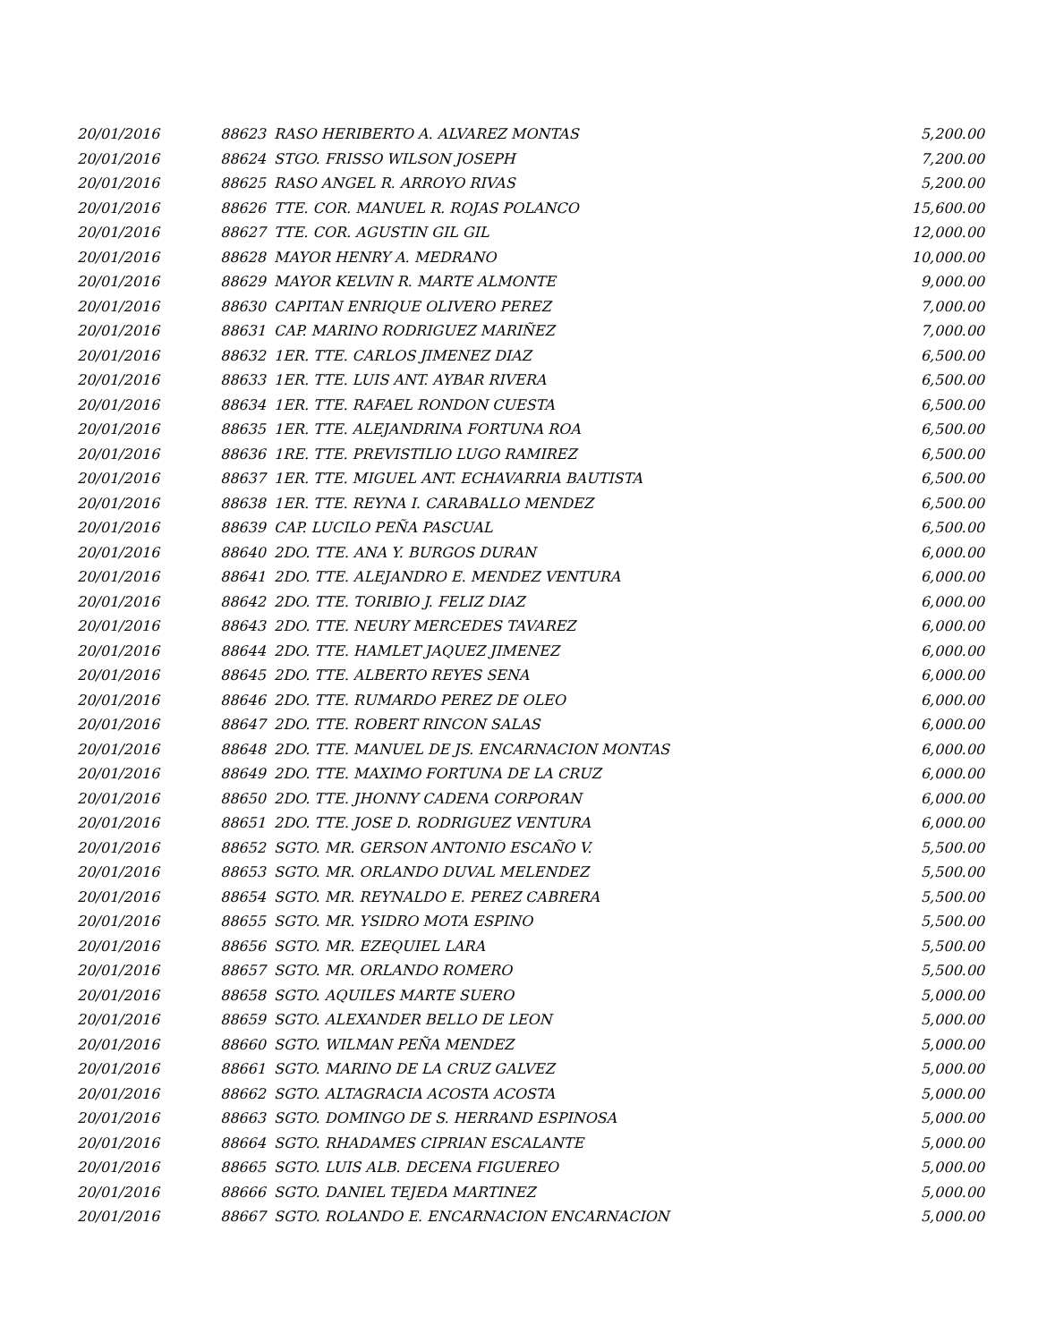| 20/01/2016 | 88623 | RASO HERIBERTO A. ALVAREZ MONTAS | 5,200.00 |
| 20/01/2016 | 88624 | STGO. FRISSO WILSON JOSEPH | 7,200.00 |
| 20/01/2016 | 88625 | RASO ANGEL R. ARROYO RIVAS | 5,200.00 |
| 20/01/2016 | 88626 | TTE. COR. MANUEL R. ROJAS POLANCO | 15,600.00 |
| 20/01/2016 | 88627 | TTE. COR. AGUSTIN GIL GIL | 12,000.00 |
| 20/01/2016 | 88628 | MAYOR HENRY A. MEDRANO | 10,000.00 |
| 20/01/2016 | 88629 | MAYOR KELVIN R. MARTE ALMONTE | 9,000.00 |
| 20/01/2016 | 88630 | CAPITAN ENRIQUE OLIVERO PEREZ | 7,000.00 |
| 20/01/2016 | 88631 | CAP. MARINO RODRIGUEZ MARIÑEZ | 7,000.00 |
| 20/01/2016 | 88632 | 1ER. TTE. CARLOS JIMENEZ DIAZ | 6,500.00 |
| 20/01/2016 | 88633 | 1ER. TTE. LUIS ANT. AYBAR RIVERA | 6,500.00 |
| 20/01/2016 | 88634 | 1ER. TTE. RAFAEL RONDON CUESTA | 6,500.00 |
| 20/01/2016 | 88635 | 1ER. TTE. ALEJANDRINA FORTUNA ROA | 6,500.00 |
| 20/01/2016 | 88636 | 1RE. TTE. PREVISTILIO LUGO RAMIREZ | 6,500.00 |
| 20/01/2016 | 88637 | 1ER. TTE. MIGUEL ANT. ECHAVARRIA BAUTISTA | 6,500.00 |
| 20/01/2016 | 88638 | 1ER. TTE. REYNA I. CARABALLO MENDEZ | 6,500.00 |
| 20/01/2016 | 88639 | CAP. LUCILO PEÑA PASCUAL | 6,500.00 |
| 20/01/2016 | 88640 | 2DO. TTE. ANA Y. BURGOS DURAN | 6,000.00 |
| 20/01/2016 | 88641 | 2DO. TTE. ALEJANDRO E. MENDEZ VENTURA | 6,000.00 |
| 20/01/2016 | 88642 | 2DO. TTE. TORIBIO J. FELIZ DIAZ | 6,000.00 |
| 20/01/2016 | 88643 | 2DO. TTE. NEURY MERCEDES TAVAREZ | 6,000.00 |
| 20/01/2016 | 88644 | 2DO. TTE. HAMLET JAQUEZ JIMENEZ | 6,000.00 |
| 20/01/2016 | 88645 | 2DO. TTE. ALBERTO REYES SENA | 6,000.00 |
| 20/01/2016 | 88646 | 2DO. TTE. RUMARDO PEREZ DE OLEO | 6,000.00 |
| 20/01/2016 | 88647 | 2DO. TTE. ROBERT RINCON SALAS | 6,000.00 |
| 20/01/2016 | 88648 | 2DO. TTE. MANUEL DE JS. ENCARNACION MONTAS | 6,000.00 |
| 20/01/2016 | 88649 | 2DO. TTE. MAXIMO FORTUNA DE LA CRUZ | 6,000.00 |
| 20/01/2016 | 88650 | 2DO. TTE. JHONNY CADENA CORPORAN | 6,000.00 |
| 20/01/2016 | 88651 | 2DO. TTE. JOSE D. RODRIGUEZ VENTURA | 6,000.00 |
| 20/01/2016 | 88652 | SGTO. MR. GERSON ANTONIO ESCAÑO V. | 5,500.00 |
| 20/01/2016 | 88653 | SGTO. MR. ORLANDO DUVAL MELENDEZ | 5,500.00 |
| 20/01/2016 | 88654 | SGTO. MR. REYNALDO E. PEREZ CABRERA | 5,500.00 |
| 20/01/2016 | 88655 | SGTO. MR. YSIDRO MOTA ESPINO | 5,500.00 |
| 20/01/2016 | 88656 | SGTO. MR. EZEQUIEL LARA | 5,500.00 |
| 20/01/2016 | 88657 | SGTO. MR. ORLANDO ROMERO | 5,500.00 |
| 20/01/2016 | 88658 | SGTO. AQUILES MARTE SUERO | 5,000.00 |
| 20/01/2016 | 88659 | SGTO. ALEXANDER BELLO DE LEON | 5,000.00 |
| 20/01/2016 | 88660 | SGTO. WILMAN PEÑA MENDEZ | 5,000.00 |
| 20/01/2016 | 88661 | SGTO. MARINO DE LA CRUZ GALVEZ | 5,000.00 |
| 20/01/2016 | 88662 | SGTO. ALTAGRACIA ACOSTA ACOSTA | 5,000.00 |
| 20/01/2016 | 88663 | SGTO. DOMINGO DE S. HERRAND ESPINOSA | 5,000.00 |
| 20/01/2016 | 88664 | SGTO. RHADAMES CIPRIAN ESCALANTE | 5,000.00 |
| 20/01/2016 | 88665 | SGTO. LUIS ALB. DECENA FIGUEREO | 5,000.00 |
| 20/01/2016 | 88666 | SGTO. DANIEL TEJEDA MARTINEZ | 5,000.00 |
| 20/01/2016 | 88667 | SGTO. ROLANDO E. ENCARNACION ENCARNACION | 5,000.00 |